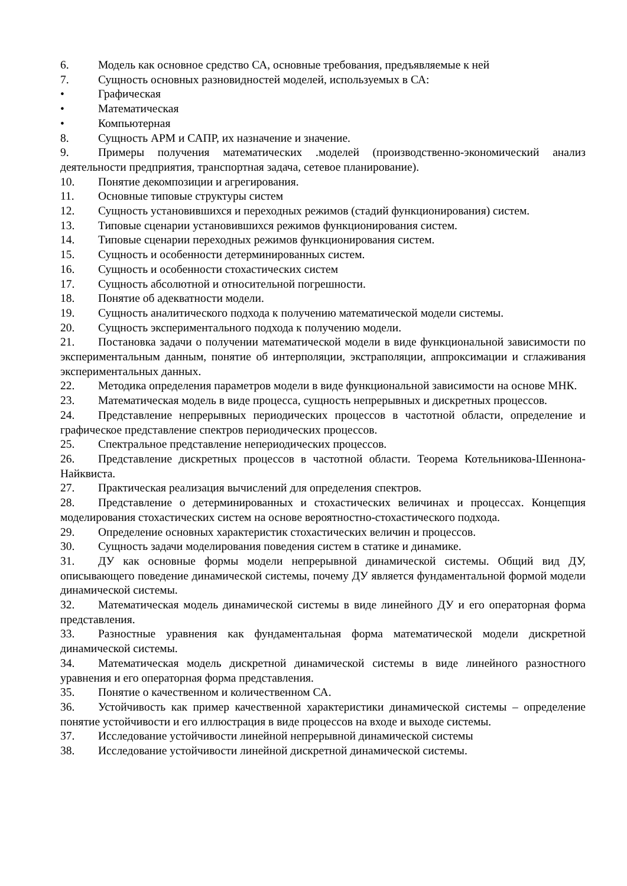6. Модель как основное средство СА, основные требования, предъявляемые к ней
7. Сущность основных разновидностей моделей, используемых в СА:
• Графическая
• Математическая
• Компьютерная
8. Сущность АРМ и САПР, их назначение и значение.
9. Примеры получения математических .моделей (производственно-экономический анализ деятельности предприятия, транспортная задача, сетевое планирование).
10. Понятие декомпозиции и агрегирования.
11. Основные типовые структуры систем
12. Сущность установившихся и переходных режимов (стадий функционирования) систем.
13. Типовые сценарии установившихся режимов функционирования систем.
14. Типовые сценарии переходных режимов функционирования систем.
15. Сущность и особенности детерминированных систем.
16. Сущность и особенности стохастических систем
17. Сущность абсолютной и относительной погрешности.
18. Понятие об адекватности модели.
19. Сущность аналитического подхода к получению математической модели системы.
20. Сущность экспериментального подхода к получению модели.
21. Постановка задачи о получении математической модели в виде функциональной зависимости по экспериментальным данным, понятие об интерполяции, экстраполяции, аппроксимации и сглаживания экспериментальных данных.
22. Методика определения параметров модели в виде функциональной зависимости на основе МНК.
23. Математическая модель в виде процесса, сущность непрерывных и дискретных процессов.
24. Представление непрерывных периодических процессов в частотной области, определение и графическое представление спектров периодических процессов.
25. Спектральное представление непериодических процессов.
26. Представление дискретных процессов в частотной области. Теорема Котельникова-Шеннона-Найквиста.
27. Практическая реализация вычислений для определения спектров.
28. Представление о детерминированных и стохастических величинах и процессах. Концепция моделирования стохастических систем на основе вероятностно-стохастического подхода.
29. Определение основных характеристик стохастических величин и процессов.
30. Сущность задачи моделирования поведения систем в статике и динамике.
31. ДУ как основные формы модели непрерывной динамической системы. Общий вид ДУ, описывающего поведение динамической системы, почему ДУ является фундаментальной формой модели динамической системы.
32. Математическая модель динамической системы в виде линейного ДУ и его операторная форма представления.
33. Разностные уравнения как фундаментальная форма математической модели дискретной динамической системы.
34. Математическая модель дискретной динамической системы в виде линейного разностного уравнения и его операторная форма представления.
35. Понятие о качественном и количественном СА.
36. Устойчивость как пример качественной характеристики динамической системы – определение понятие устойчивости и его иллюстрация в виде процессов на входе и выходе системы.
37. Исследование устойчивости линейной непрерывной динамической системы
38. Исследование устойчивости линейной дискретной динамической системы.